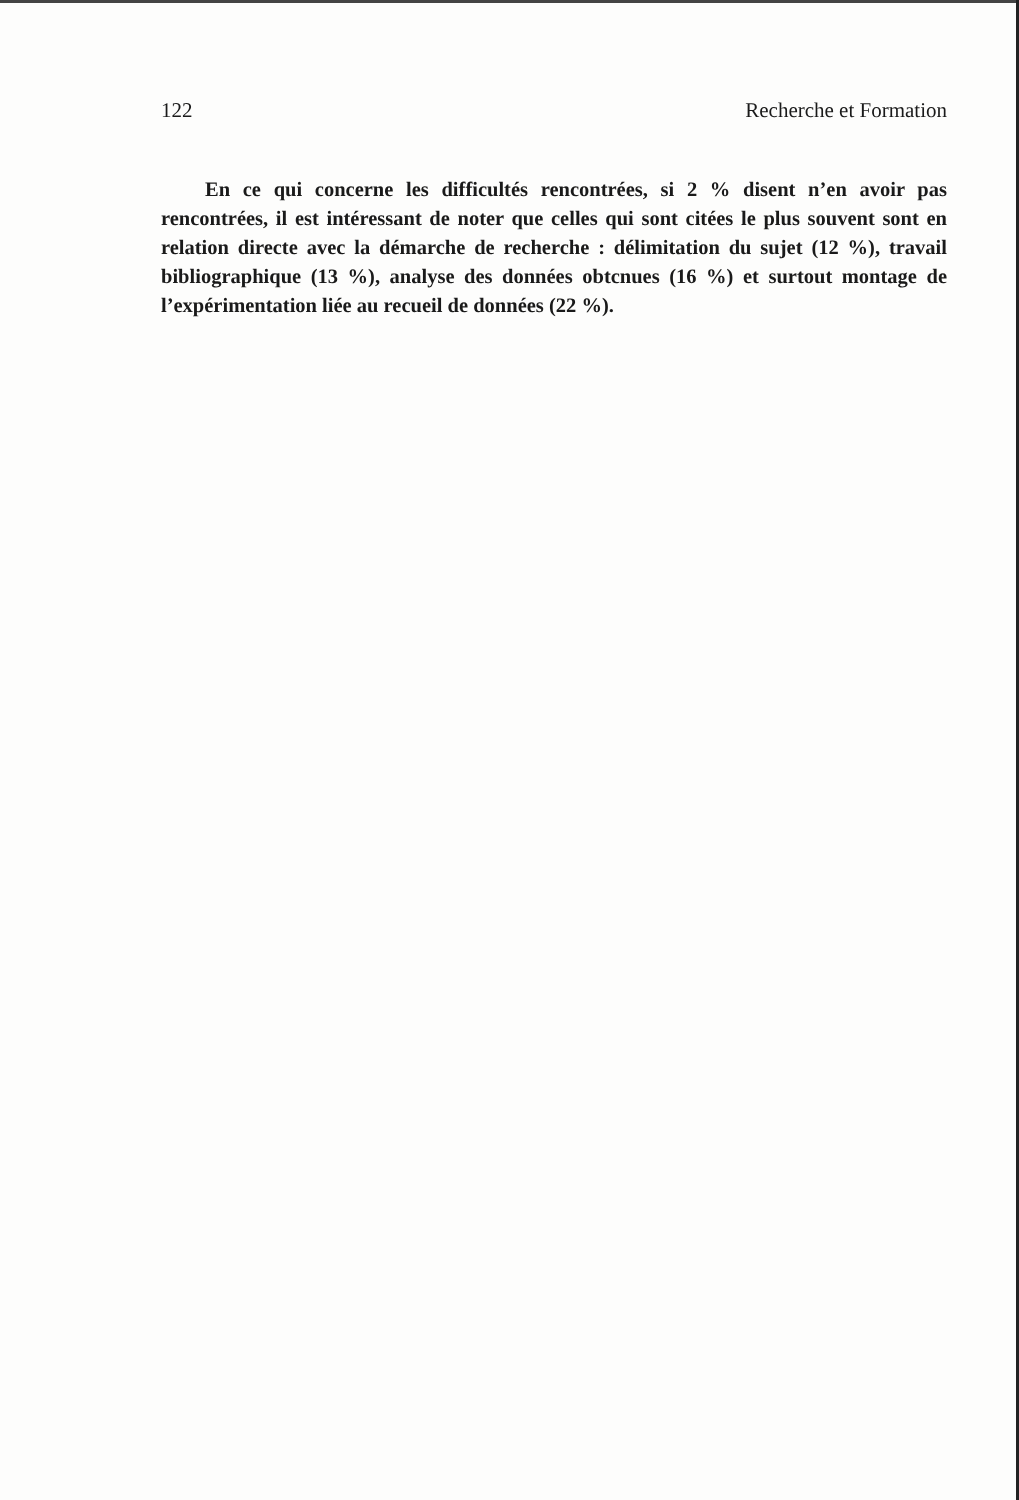122 Recherche et Formation
En ce qui concerne les difficultés rencontrées, si 2 % disent n’en avoir pas rencontrées, il est intéressant de noter que celles qui sont citées le plus souvent sont en relation directe avec la démarche de recherche : délimitation du sujet (12 %), travail bibliographique (13 %), analyse des données obtcnues (16 %) et surtout montage de l’expérimentation liée au recueil de données (22 %).